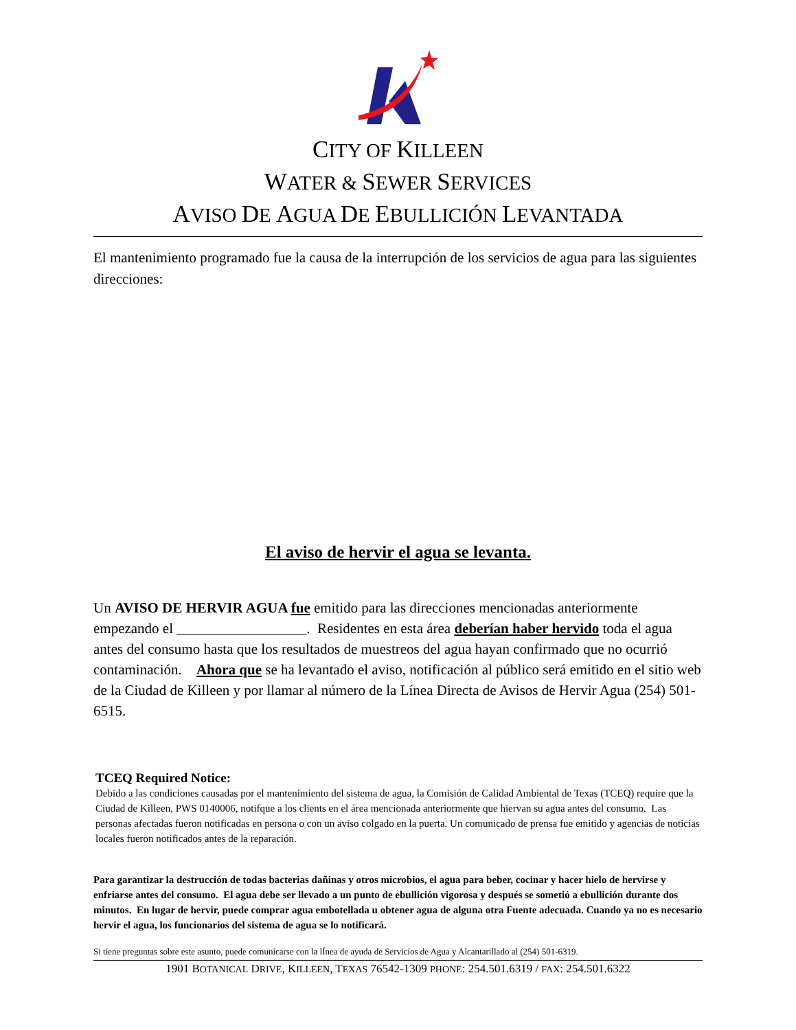CITY OF KILLEEN
WATER & SEWER SERVICES
AVISO DE AGUA DE EBULLICIÓN LEVANTADA
El mantenimiento programado fue la causa de la interrupción de los servicios de agua para las siguientes direcciones:
El aviso de hervir el agua se levanta.
Un AVISO DE HERVIR AGUA fue emitido para las direcciones mencionadas anteriormente empezando el __________________. Residentes en esta área deberían haber hervido toda el agua antes del consumo hasta que los resultados de muestreos del agua hayan confirmado que no ocurrió contaminación. Ahora que se ha levantado el aviso, notificación al público será emitido en el sitio web de la Ciudad de Killeen y por llamar al número de la Línea Directa de Avisos de Hervir Agua (254) 501-6515.
TCEQ Required Notice:
Debido a las condiciones causadas por el mantenimiento del sistema de agua, la Comisión de Calidad Ambiental de Texas (TCEQ) require que la Ciudad de Killeen, PWS 0140006, notifque a los clients en el área mencionada anteriormente que hiervan su agua antes del consumo. Las personas afectadas fueron notificadas en persona o con un aviso colgado en la puerta. Un comunicado de prensa fue emitido y agencias de noticias locales fueron notificados antes de la reparación.
Para garantizar la destrucción de todas bacterias dañinas y otros microbios, el agua para beber, cocinar y hacer hielo de hervirse y enfriarse antes del consumo. El agua debe ser llevado a un punto de ebullición vigorosa y después se sometió a ebullición durante dos minutos. En lugar de hervir, puede comprar agua embotellada u obtener agua de alguna otra Fuente adecuada. Cuando ya no es necesario hervir el agua, los funcionarios del sistema de agua se lo notificará.
Si tiene preguntas sobre este asunto, puede comunicarse con la lÍnea de ayuda de Servicios de Agua y Alcantarillado al (254) 501-6319.
1901 BOTANICAL DRIVE, KILLEEN, TEXAS 76542-1309 PHONE: 254.501.6319 / FAX: 254.501.6322